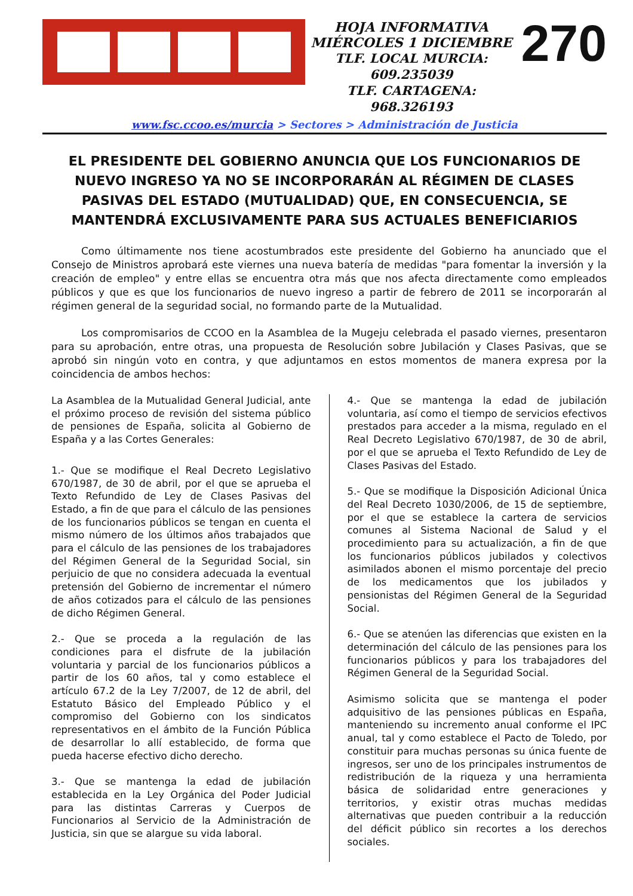HOJA INFORMATIVA
MIÉRCOLES 1 DICIEMBRE
TLF. LOCAL MURCIA: 609.235039
TLF. CARTAGENA: 968.326193
270
www.fsc.ccoo.es/murcia > Sectores > Administración de Justicia
EL PRESIDENTE DEL GOBIERNO ANUNCIA QUE LOS FUNCIONARIOS DE NUEVO INGRESO YA NO SE INCORPORARÁN AL RÉGIMEN DE CLASES PASIVAS DEL ESTADO (MUTUALIDAD) QUE, EN CONSECUENCIA, SE MANTENDRÁ EXCLUSIVAMENTE PARA SUS ACTUALES BENEFICIARIOS
Como últimamente nos tiene acostumbrados este presidente del Gobierno ha anunciado que el Consejo de Ministros aprobará este viernes una nueva batería de medidas "para fomentar la inversión y la creación de empleo" y entre ellas se encuentra otra más que nos afecta directamente como empleados públicos y que es que los funcionarios de nuevo ingreso a partir de febrero de 2011 se incorporarán al régimen general de la seguridad social, no formando parte de la Mutualidad.
Los compromisarios de CCOO en la Asamblea de la Mugeju celebrada el pasado viernes, presentaron para su aprobación, entre otras, una propuesta de Resolución sobre Jubilación y Clases Pasivas, que se aprobó sin ningún voto en contra, y que adjuntamos en estos momentos de manera expresa por la coincidencia de ambos hechos:
La Asamblea de la Mutualidad General Judicial, ante el próximo proceso de revisión del sistema público de pensiones de España, solicita al Gobierno de España y a las Cortes Generales:
1.- Que se modifique el Real Decreto Legislativo 670/1987, de 30 de abril, por el que se aprueba el Texto Refundido de Ley de Clases Pasivas del Estado, a fin de que para el cálculo de las pensiones de los funcionarios públicos se tengan en cuenta el mismo número de los últimos años trabajados que para el cálculo de las pensiones de los trabajadores del Régimen General de la Seguridad Social, sin perjuicio de que no considera adecuada la eventual pretensión del Gobierno de incrementar el número de años cotizados para el cálculo de las pensiones de dicho Régimen General.
2.- Que se proceda a la regulación de las condiciones para el disfrute de la jubilación voluntaria y parcial de los funcionarios públicos a partir de los 60 años, tal y como establece el artículo 67.2 de la Ley 7/2007, de 12 de abril, del Estatuto Básico del Empleado Público y el compromiso del Gobierno con los sindicatos representativos en el ámbito de la Función Pública de desarrollar lo allí establecido, de forma que pueda hacerse efectivo dicho derecho.
3.- Que se mantenga la edad de jubilación establecida en la Ley Orgánica del Poder Judicial para las distintas Carreras y Cuerpos de Funcionarios al Servicio de la Administración de Justicia, sin que se alargue su vida laboral.
4.- Que se mantenga la edad de jubilación voluntaria, así como el tiempo de servicios efectivos prestados para acceder a la misma, regulado en el Real Decreto Legislativo 670/1987, de 30 de abril, por el que se aprueba el Texto Refundido de Ley de Clases Pasivas del Estado.
5.- Que se modifique la Disposición Adicional Única del Real Decreto 1030/2006, de 15 de septiembre, por el que se establece la cartera de servicios comunes al Sistema Nacional de Salud y el procedimiento para su actualización, a fin de que los funcionarios públicos jubilados y colectivos asimilados abonen el mismo porcentaje del precio de los medicamentos que los jubilados y pensionistas del Régimen General de la Seguridad Social.
6.- Que se atenúen las diferencias que existen en la determinación del cálculo de las pensiones para los funcionarios públicos y para los trabajadores del Régimen General de la Seguridad Social.
Asimismo solicita que se mantenga el poder adquisitivo de las pensiones públicas en España, manteniendo su incremento anual conforme el IPC anual, tal y como establece el Pacto de Toledo, por constituir para muchas personas su única fuente de ingresos, ser uno de los principales instrumentos de redistribución de la riqueza y una herramienta básica de solidaridad entre generaciones y territorios, y existir otras muchas medidas alternativas que pueden contribuir a la reducción del déficit público sin recortes a los derechos sociales.